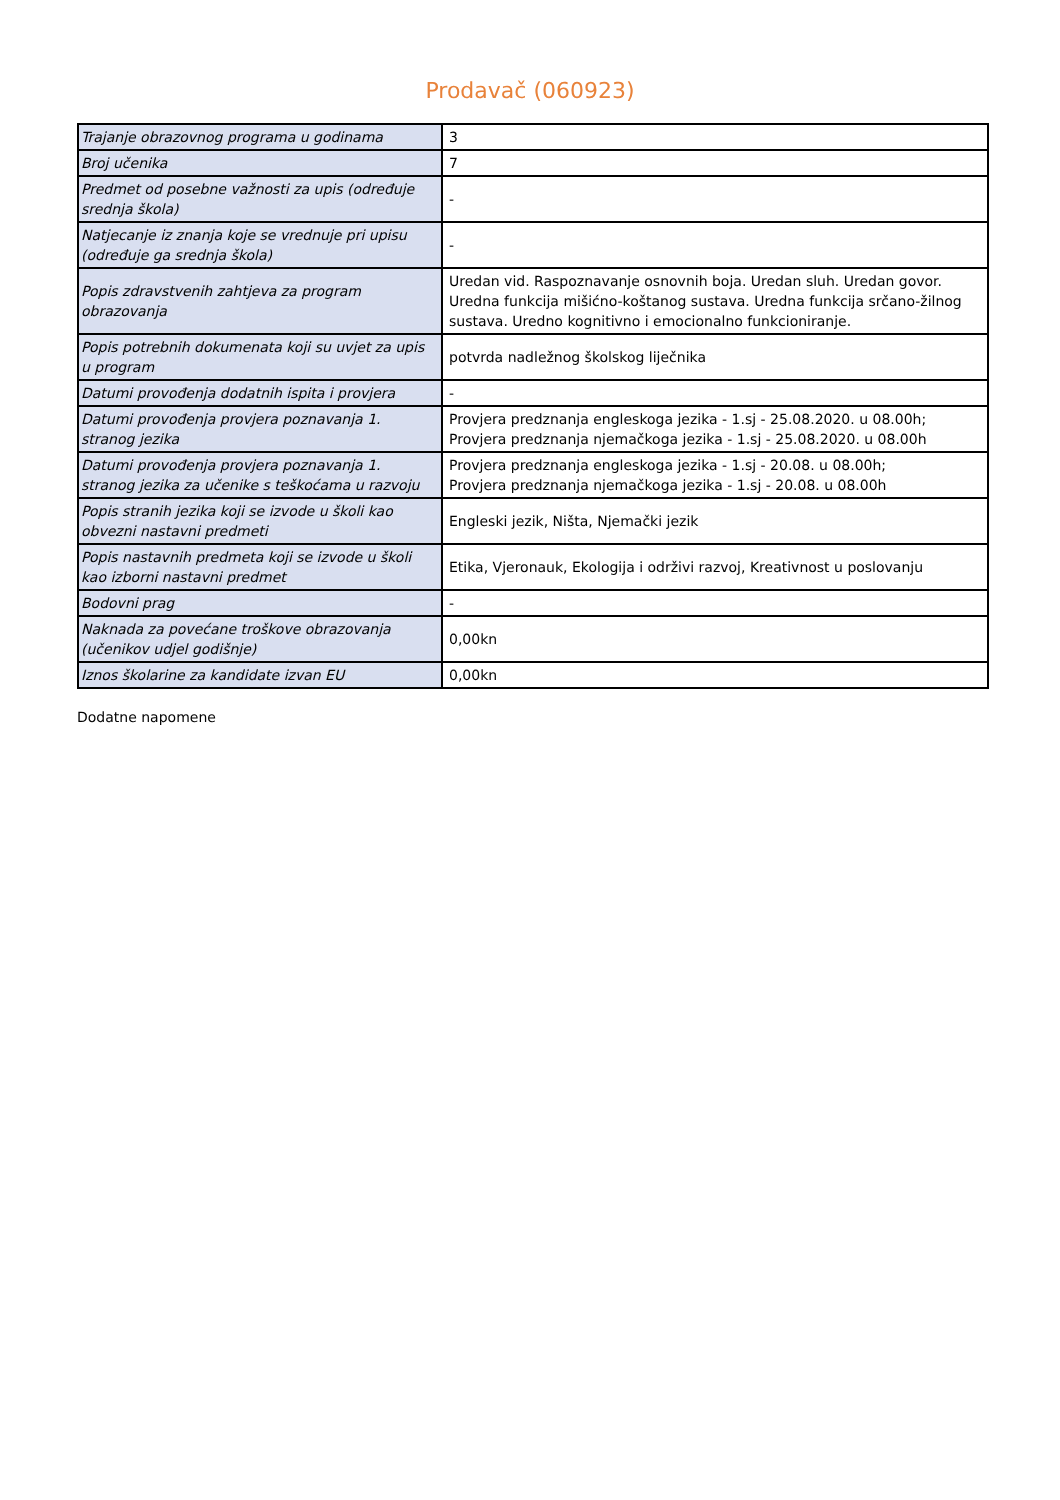Prodavač (060923)
| Trajanje obrazovnog programa u godinama | 3 |
| Broj učenika | 7 |
| Predmet od posebne važnosti za upis (određuje srednja škola) | - |
| Natjecanje iz znanja koje se vrednuje pri upisu (određuje ga srednja škola) | - |
| Popis zdravstvenih zahtjeva za program obrazovanja | Uredan vid. Raspoznavanje osnovnih boja. Uredan sluh. Uredan govor. Uredna funkcija mišićno-koštanog sustava. Uredna funkcija srčano-žilnog sustava. Uredno kognitivno i emocionalno funkcioniranje. |
| Popis potrebnih dokumenata koji su uvjet za upis u program | potvrda nadležnog školskog liječnika |
| Datumi provođenja dodatnih ispita i provjera | - |
| Datumi provođenja provjera poznavanja 1. stranog jezika | Provjera predznanja engleskoga jezika - 1.sj - 25.08.2020. u 08.00h; Provjera predznanja njemačkoga jezika - 1.sj - 25.08.2020. u 08.00h |
| Datumi provođenja provjera poznavanja 1. stranog jezika za učenike s teškoćama u razvoju | Provjera predznanja engleskoga jezika - 1.sj - 20.08. u 08.00h; Provjera predznanja njemačkoga jezika - 1.sj - 20.08. u 08.00h |
| Popis stranih jezika koji se izvode u školi kao obvezni nastavni predmeti | Engleski jezik, Ništa, Njemački jezik |
| Popis nastavnih predmeta koji se izvode u školi kao izborni nastavni predmet | Etika, Vjeronauk, Ekologija i održivi razvoj, Kreativnost u poslovanju |
| Bodovni prag | - |
| Naknada za povećane troškove obrazovanja (učenikov udjel godišnje) | 0,00kn |
| Iznos školarine za kandidate izvan EU | 0,00kn |
Dodatne napomene